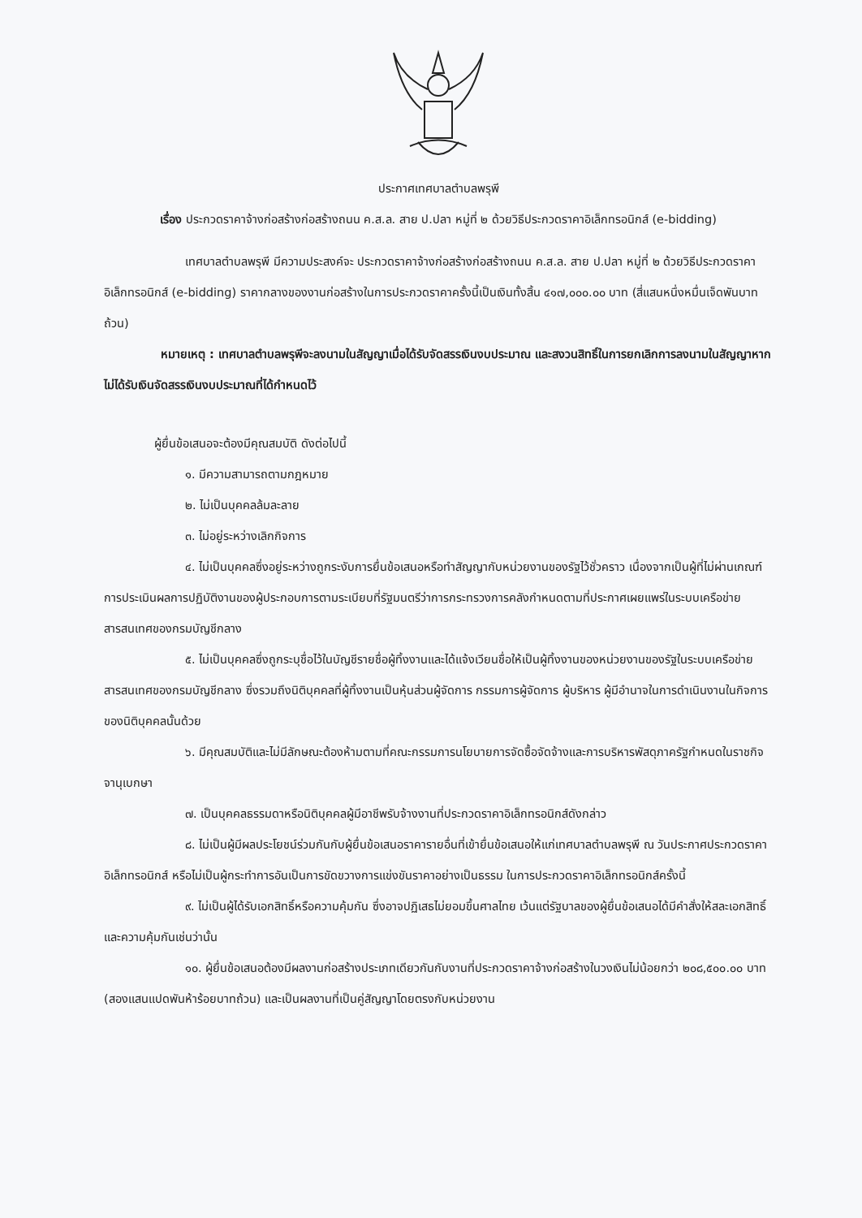ประกาศเทศบาลตำบลพรุพี
เรื่อง ประกวดราคาจ้างก่อสร้างก่อสร้างถนน ค.ส.ล. สาย ป.ปลา หมู่ที่ ๒ ด้วยวิธีประกวดราคาอิเล็กทรอนิกส์ (e-bidding)
เทศบาลตำบลพรุพี มีความประสงค์จะ ประกวดราคาจ้างก่อสร้างก่อสร้างถนน ค.ส.ล. สาย ป.ปลา หมู่ที่ ๒ ด้วยวิธีประกวดราคาอิเล็กทรอนิกส์ (e-bidding) ราคากลางของงานก่อสร้างในการประกวดราคาครั้งนี้เป็นเงินทั้งสิ้น ๔๑๗,๐๐๐.๐๐ บาท (สี่แสนหนึ่งหมื่นเจ็ดพันบาทถ้วน)
หมายเหตุ : เทศบาลตำบลพรุพีจะลงนามในสัญญาเมื่อได้รับจัดสรรเงินงบประมาณ และสงวนสิทธิ์ในการยกเลิกการลงนามในสัญญาหากไม่ได้รับเงินจัดสรรเงินงบประมาณที่ได้กำหนดไว้
ผู้ยื่นข้อเสนอจะต้องมีคุณสมบัติ ดังต่อไปนี้
๑. มีความสามารถตามกฎหมาย
๒. ไม่เป็นบุคคลล้มละลาย
๓. ไม่อยู่ระหว่างเลิกกิจการ
๔. ไม่เป็นบุคคลซึ่งอยู่ระหว่างถูกระงับการยื่นข้อเสนอหรือทำสัญญากับหน่วยงานของรัฐไว้ชั่วคราว เนื่องจากเป็นผู้ที่ไม่ผ่านเกณฑ์การประเมินผลการปฏิบัติงานของผู้ประกอบการตามระเบียบที่รัฐมนตรีว่าการกระทรวงการคลังกำหนดตามที่ประกาศเผยแพร่ในระบบเครือข่ายสารสนเทศของกรมบัญชีกลาง
๕. ไม่เป็นบุคคลซึ่งถูกระบุชื่อไว้ในบัญชีรายชื่อผู้ทิ้งงานและได้แจ้งเวียนชื่อให้เป็นผู้ทิ้งงานของหน่วยงานของรัฐในระบบเครือข่ายสารสนเทศของกรมบัญชีกลาง ซึ่งรวมถึงนิติบุคคลที่ผู้ทิ้งงานเป็นหุ้นส่วนผู้จัดการ กรรมการผู้จัดการ ผู้บริหาร ผู้มีอำนาจในการดำเนินงานในกิจการของนิติบุคคลนั้นด้วย
๖. มีคุณสมบัติและไม่มีลักษณะต้องห้ามตามที่คณะกรรมการนโยบายการจัดซื้อจัดจ้างและการบริหารพัสดุภาครัฐกำหนดในราชกิจจานุเบกษา
๗. เป็นบุคคลธรรมดาหรือนิติบุคคลผู้มีอาชีพรับจ้างงานที่ประกวดราคาอิเล็กทรอนิกส์ดังกล่าว
๘. ไม่เป็นผู้มีผลประโยชน์ร่วมกันกับผู้ยื่นข้อเสนอราคารายอื่นที่เข้ายื่นข้อเสนอให้แก่เทศบาลตำบลพรุพี ณ วันประกาศประกวดราคาอิเล็กทรอนิกส์ หรือไม่เป็นผู้กระทำการอันเป็นการขัดขวางการแข่งขันราคาอย่างเป็นธรรม ในการประกวดราคาอิเล็กทรอนิกส์ครั้งนี้
๙. ไม่เป็นผู้ได้รับเอกสิทธิ์หรือความคุ้มกัน ซึ่งอาจปฏิเสธไม่ยอมขึ้นศาลไทย เว้นแต่รัฐบาลของผู้ยื่นข้อเสนอได้มีคำสั่งให้สละเอกสิทธิ์และความคุ้มกันเช่นว่านั้น
๑๐. ผู้ยื่นข้อเสนอต้องมีผลงานก่อสร้างประเภทเดียวกันกับงานที่ประกวดราคาจ้างก่อสร้างในวงเงินไม่น้อยกว่า ๒๐๘,๕๐๐.๐๐ บาท (สองแสนแปดพันห้าร้อยบาทถ้วน) และเป็นผลงานที่เป็นคู่สัญญาโดยตรงกับหน่วยงาน